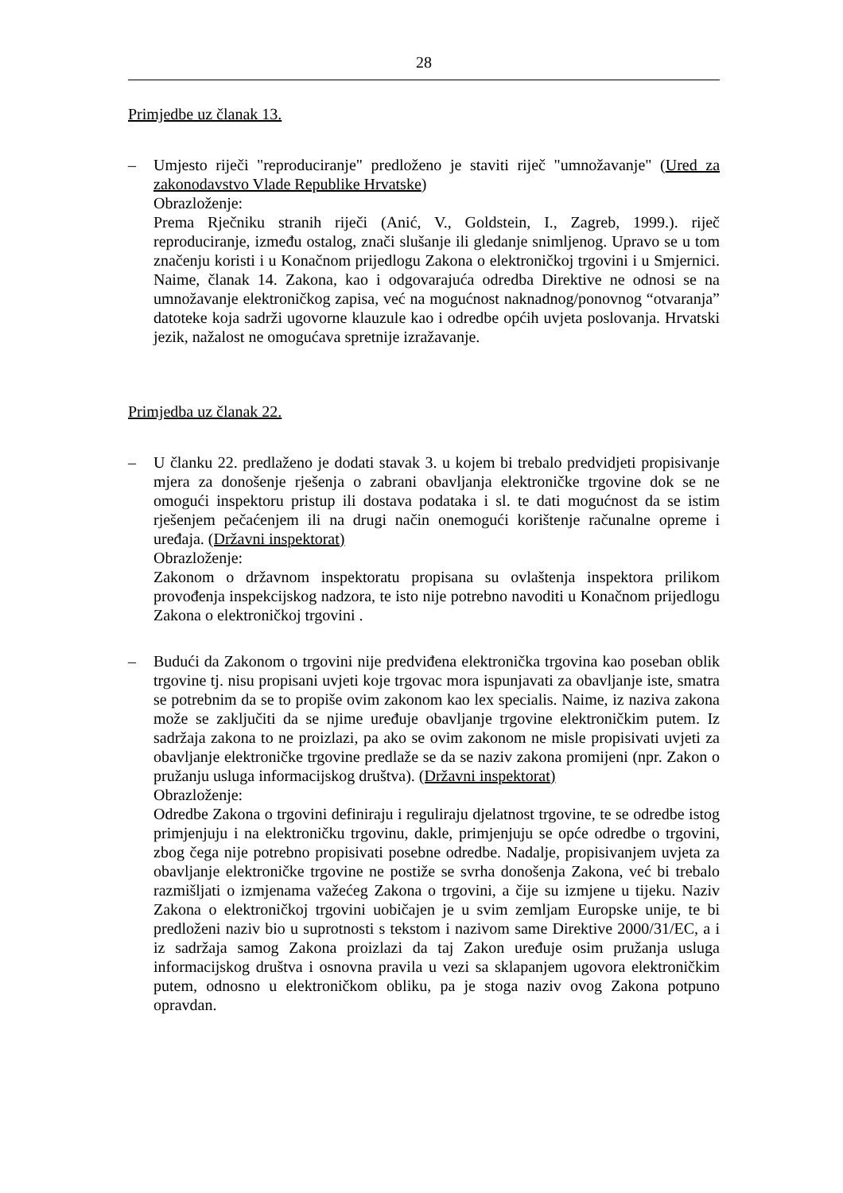28
Primjedbe uz članak 13.
– Umjesto riječi "reproduciranje" predloženo je staviti riječ "umnožavanje" (Ured za zakonodavstvo Vlade Republike Hrvatske)
Obrazloženje:
Prema Rječniku stranih riječi (Anić, V., Goldstein, I., Zagreb, 1999.). riječ reproduciranje, između ostalog, znači slušanje ili gledanje snimljenog. Upravo se u tom značenju koristi i u Konačnom prijedlogu Zakona o elektroničkoj trgovini i u Smjernici. Naime, članak 14. Zakona, kao i odgovarajuća odredba Direktive ne odnosi se na umnožavanje elektroničkog zapisa, već na mogućnost naknadnog/ponovnog “otvaranja” datoteke koja sadrži ugovorne klauzule kao i odredbe općih uvjeta poslovanja. Hrvatski jezik, nažalost ne omogućava spretnije izražavanje.
Primjedba uz članak 22.
– U članku 22. predlaženo je dodati stavak 3. u kojem bi trebalo predvidjeti propisivanje mjera za donošenje rješenja o zabrani obavljanja elektroničke trgovine dok se ne omogući inspektoru pristup ili dostava podataka i sl. te dati mogućnost da se istim rješenjem pečaćenjem ili na drugi način onemogući korištenje računalne opreme i uređaja. (Državni inspektorat)
Obrazloženje:
Zakonom o državnom inspektoratu propisana su ovlaštenja inspektora prilikom provođenja inspekcijskog nadzora, te isto nije potrebno navoditi u Konačnom prijedlogu Zakona o elektroničkoj trgovini .
– Budući da Zakonom o trgovini nije predviđena elektronička trgovina kao poseban oblik trgovine tj. nisu propisani uvjeti koje trgovac mora ispunjavati za obavljanje iste, smatra se potrebnim da se to propiše ovim zakonom kao lex specialis. Naime, iz naziva zakona može se zaključiti da se njime uređuje obavljanje trgovine elektroničkim putem. Iz sadržaja zakona to ne proizlazi, pa ako se ovim zakonom ne misle propisivati uvjeti za obavljanje elektroničke trgovine predlaže se da se naziv zakona promijeni (npr. Zakon o pružanju usluga informacijskog društva). (Državni inspektorat)
Obrazloženje:
Odredbe Zakona o trgovini definiraju i reguliraju djelatnost trgovine, te se odredbe istog primjenjuju i na elektroničku trgovinu, dakle, primjenjuju se opće odredbe o trgovini, zbog čega nije potrebno propisivati posebne odredbe. Nadalje, propisivanjem uvjeta za obavljanje elektroničke trgovine ne postiže se svrha donošenja Zakona, već bi trebalo razmišljati o izmjenama važećeg Zakona o trgovini, a čije su izmjene u tijeku. Naziv Zakona o elektroničkoj trgovini uobičajen je u svim zemljam Europske unije, te bi predloženi naziv bio u suprotnosti s tekstom i nazivom same Direktive 2000/31/EC, a i iz sadržaja samog Zakona proizlazi da taj Zakon uređuje osim pružanja usluga informacijskog društva i osnovna pravila u vezi sa sklapanjem ugovora elektroničkim putem, odnosno u elektroničkom obliku, pa je stoga naziv ovog Zakona potpuno opravdan.